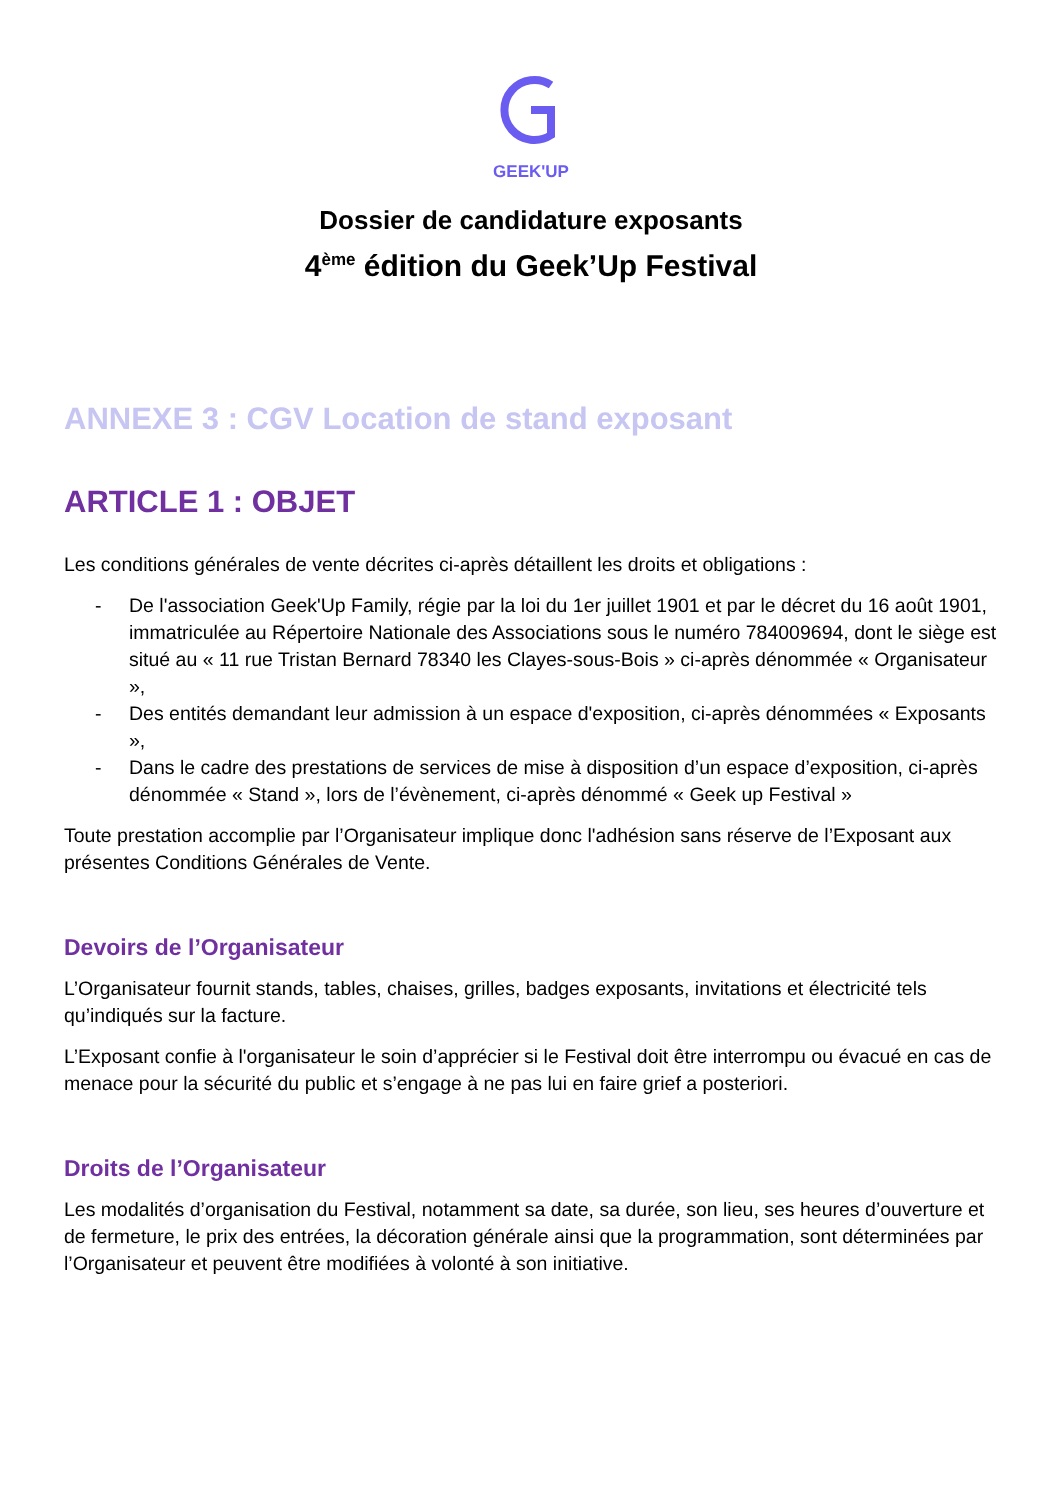GEEK'UP
Dossier de candidature exposants
4<sup>ème</sup> édition du Geek’Up Festival
ANNEXE 3 : CGV Location de stand exposant
ARTICLE 1 : OBJET
Les conditions générales de vente décrites ci-après détaillent les droits et obligations :
- De l'association Geek'Up Family, régie par la loi du 1er juillet 1901 et par le décret du 16 août 1901, immatriculée au Répertoire Nationale des Associations sous le numéro 784009694, dont le siège est situé au « 11 rue Tristan Bernard 78340 les Clayes-sous-Bois » ci-après dénommée « Organisateur »,
- Des entités demandant leur admission à un espace d'exposition, ci-après dénommées « Exposants »,
- Dans le cadre des prestations de services de mise à disposition d’un espace d’exposition, ci-après dénommée « Stand », lors de l’évènement, ci-après dénommé « Geek up Festival »
Toute prestation accomplie par l’Organisateur implique donc l'adhésion sans réserve de l’Exposant aux présentes Conditions Générales de Vente.
Devoirs de l’Organisateur
L’Organisateur fournit stands, tables, chaises, grilles, badges exposants, invitations et électricité tels qu’indiqués sur la facture.
L’Exposant confie à l'organisateur le soin d’apprécier si le Festival doit être interrompu ou évacué en cas de menace pour la sécurité du public et s’engage à ne pas lui en faire grief a posteriori.
Droits de l’Organisateur
Les modalités d’organisation du Festival, notamment sa date, sa durée, son lieu, ses heures d’ouverture et de fermeture, le prix des entrées, la décoration générale ainsi que la programmation, sont déterminées par l’Organisateur et peuvent être modifiées à volonté à son initiative.